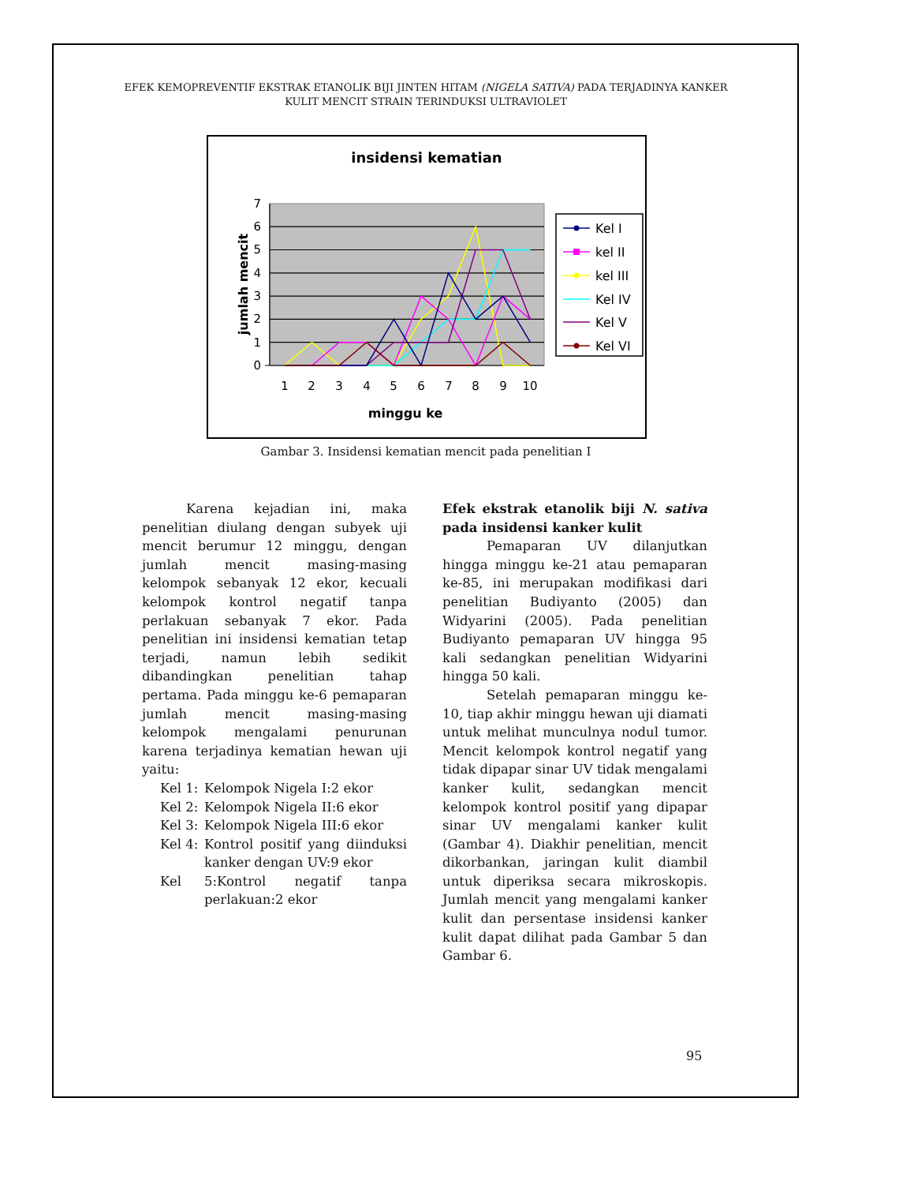EFEK KEMOPREVENTIF EKSTRAK ETANOLIK BIJI JINTEN HITAM (NIGELA SATIVA) PADA TERJADINYA KANKER KULIT MENCIT STRAIN TERINDUKSI ULTRAVIOLET
insidensi kematian
7
6
5
4
3
2
1
0
1
2
3
4
5
6
7
8
9
10
minggu ke
jumlah mencit
Kel I
kel II
kel III
Kel IV
Kel V
Kel VI
Gambar 3. Insidensi kematian mencit pada penelitian I
Karena kejadian ini, maka penelitian diulang dengan subyek uji mencit berumur 12 minggu, dengan jumlah mencit masing-masing kelompok sebanyak 12 ekor, kecuali kelompok kontrol negatif tanpa perlakuan sebanyak 7 ekor. Pada penelitian ini insidensi kematian tetap terjadi, namun lebih sedikit dibandingkan penelitian tahap pertama. Pada minggu ke-6 pemaparan jumlah mencit masing-masing kelompok mengalami penurunan karena terjadinya kematian hewan uji yaitu:
Kel 1: Kelompok Nigela I:2 ekor
Kel 2: Kelompok Nigela II:6 ekor
Kel 3: Kelompok Nigela III:6 ekor
Kel 4: Kontrol positif yang diinduksi kanker dengan UV:9 ekor
Kel 5:Kontrol negatif tanpa perlakuan:2 ekor
Efek ekstrak etanolik biji N. sativa pada insidensi kanker kulit
Pemaparan UV dilanjutkan hingga minggu ke-21 atau pemaparan ke-85, ini merupakan modifikasi dari penelitian Budiyanto (2005) dan Widyarini (2005). Pada penelitian Budiyanto pemaparan UV hingga 95 kali sedangkan penelitian Widyarini hingga 50 kali.
Setelah pemaparan minggu ke-10, tiap akhir minggu hewan uji diamati untuk melihat munculnya nodul tumor. Mencit kelompok kontrol negatif yang tidak dipapar sinar UV tidak mengalami kanker kulit, sedangkan mencit kelompok kontrol positif yang dipapar sinar UV mengalami kanker kulit (Gambar 4). Diakhir penelitian, mencit dikorbankan, jaringan kulit diambil untuk diperiksa secara mikroskopis. Jumlah mencit yang mengalami kanker kulit dan persentase insidensi kanker kulit dapat dilihat pada Gambar 5 dan Gambar 6.
95